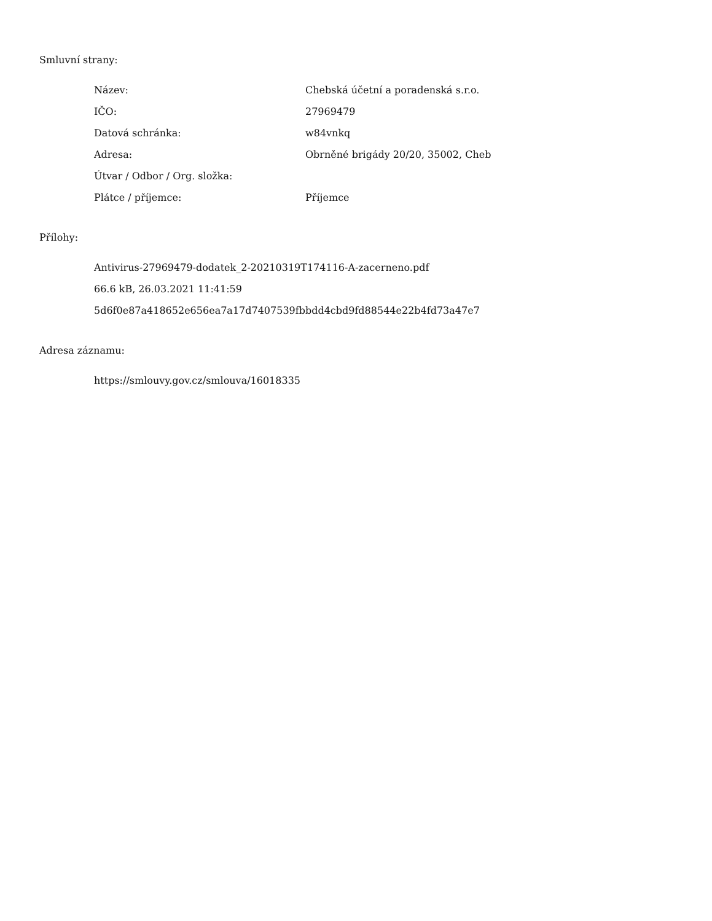Smluvní strany:
| Název: | Chebská účetní a poradenská s.r.o. |
| IČO: | 27969479 |
| Datová schránka: | w84vnkq |
| Adresa: | Obrněné brigády 20/20, 35002, Cheb |
| Útvar / Odbor / Org. složka: | |
| Plátce / příjemce: | Příjemce |
Přílohy:
Antivirus-27969479-dodatek_2-20210319T174116-A-zacerneno.pdf
66.6 kB, 26.03.2021 11:41:59
5d6f0e87a418652e656ea7a17d7407539fbbdd4cbd9fd88544e22b4fd73a47e7
Adresa záznamu:
https://smlouvy.gov.cz/smlouva/16018335